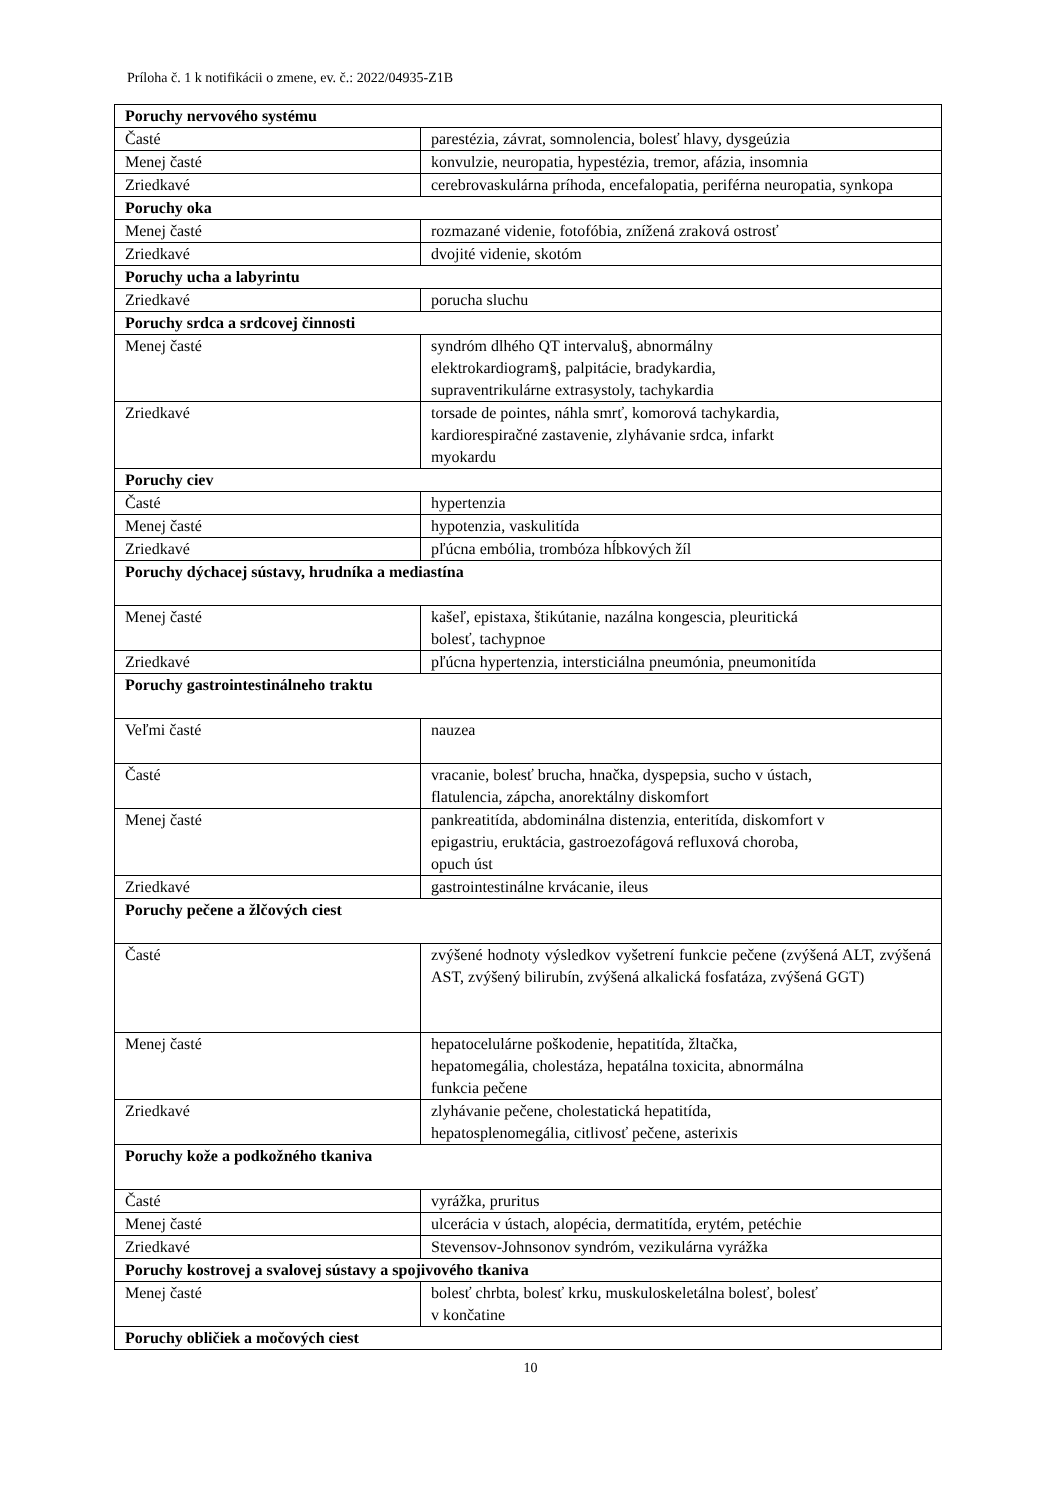Príloha č. 1 k notifikácii o zmene, ev. č.: 2022/04935-Z1B
| Poruchy nervového systému | |
| Časté | parestézia, závrat, somnolencia, bolesť hlavy, dysgeúzia |
| Menej časté | konvulzie, neuropatia, hypestézia, tremor, afázia, insomnia |
| Zriedkavé | cerebrovaskulárna príhoda, encefalopatia, periférna neuropatia, synkopa |
| Poruchy oka | |
| Menej časté | rozmazané videnie, fotofóbia, znížená zraková ostrosť |
| Zriedkavé | dvojité videnie, skotóm |
| Poruchy ucha a labyrintu | |
| Zriedkavé | porucha sluchu |
| Poruchy srdca a srdcovej činnosti | |
| Menej časté | syndróm dlhého QT intervalu§, abnormálny elektrokardiogram§, palpitácie, bradykardia, supraventrikulárne extrasystoly, tachykardia |
| Zriedkavé | torsade de pointes, náhla smrť, komorová tachykardia, kardiorespiračné zastavenie, zlyhávanie srdca, infarkt myokardu |
| Poruchy ciev | |
| Časté | hypertenzia |
| Menej časté | hypotenzia, vaskulitída |
| Zriedkavé | pľúcna embólia, trombóza hĺbkových žíl |
| Poruchy dýchacej sústavy, hrudníka a mediastína | |
| Menej časté | kašeľ, epistaxa, štikútanie, nazálna kongescia, pleuritická bolesť, tachypnoe |
| Zriedkavé | pľúcna hypertenzia, intersticiálna pneumónia, pneumonitída |
| Poruchy gastrointestinálneho traktu | |
| Veľmi časté | nauzea |
| Časté | vracanie, bolesť brucha, hnačka, dyspepsia, sucho v ústach, flatulencia, zápcha, anorektálny diskomfort |
| Menej časté | pankreatitída, abdominálna distenzia, enteritída, diskomfort v epigastriu, eruktácia, gastroezofágová refluxová choroba, opuch úst |
| Zriedkavé | gastrointestinálne krvácanie, ileus |
| Poruchy pečene a žlčových ciest | |
| Časté | zvýšené hodnoty výsledkov vyšetrení funkcie pečene (zvýšená ALT, zvýšená AST, zvýšený bilirubín, zvýšená alkalická fosfatáza, zvýšená GGT) |
| Menej časté | hepatocelulárne poškodenie, hepatitída, žltačka, hepatomegália, cholestáza, hepatálna toxicita, abnormálna funkcia pečene |
| Zriedkavé | zlyhávanie pečene, cholestatická hepatitída, hepatosplenomegália, citlivosť pečene, asterixis |
| Poruchy kože a podkožného tkaniva | |
| Časté | vyrážka, pruritus |
| Menej časté | ulcerácia v ústach, alopécia, dermatitída, erytém, petéchie |
| Zriedkavé | Stevensov-Johnsonov syndróm, vezikulárna vyrážka |
| Poruchy kostrovej a svalovej sústavy a spojivového tkaniva | |
| Menej časté | bolesť chrbta, bolesť krku, muskuloskeletálna bolesť, bolesť v končatine |
| Poruchy obličiek a močových ciest | |
10